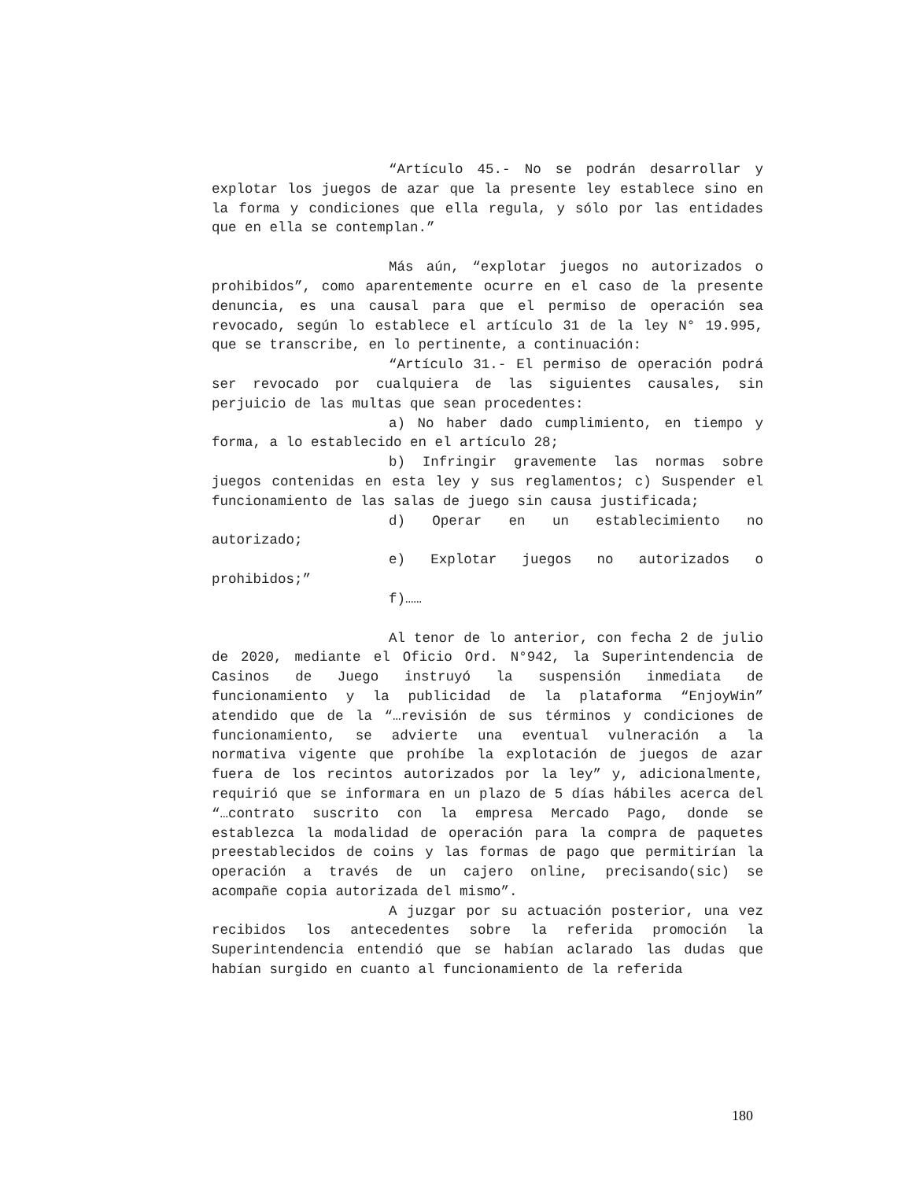“Artículo 45.- No se podrán desarrollar y explotar los juegos de azar que la presente ley establece sino en la forma y condiciones que ella regula, y sólo por las entidades que en ella se contemplan.”
Más aún, “explotar juegos no autorizados o prohibidos”, como aparentemente ocurre en el caso de la presente denuncia, es una causal para que el permiso de operación sea revocado, según lo establece el artículo 31 de la ley N° 19.995, que se transcribe, en lo pertinente, a continuación:
“Artículo 31.- El permiso de operación podrá ser revocado por cualquiera de las siguientes causales, sin perjuicio de las multas que sean procedentes:
a) No haber dado cumplimiento, en tiempo y forma, a lo establecido en el artículo 28;
b) Infringir gravemente las normas sobre juegos contenidas en esta ley y sus reglamentos; c) Suspender el funcionamiento de las salas de juego sin causa justificada;
d) Operar en un establecimiento no autorizado;
e) Explotar juegos no autorizados o prohibidos;”
f)……
Al tenor de lo anterior, con fecha 2 de julio de 2020, mediante el Oficio Ord. N°942, la Superintendencia de Casinos de Juego instruyó la suspensión inmediata de funcionamiento y la publicidad de la plataforma “EnjoyWin” atendido que de la “…revisión de sus términos y condiciones de funcionamiento, se advierte una eventual vulneración a la normativa vigente que prohíbe la explotación de juegos de azar fuera de los recintos autorizados por la ley” y, adicionalmente, requirió que se informara en un plazo de 5 días hábiles acerca del “…contrato suscrito con la empresa Mercado Pago, donde se establezca la modalidad de operación para la compra de paquetes preestablecidos de coins y las formas de pago que permitirían la operación a través de un cajero online, precisando(sic) se acompañe copia autorizada del mismo”.
A juzgar por su actuación posterior, una vez recibidos los antecedentes sobre la referida promoción la Superintendencia entendió que se habían aclarado las dudas que habían surgido en cuanto al funcionamiento de la referida
180